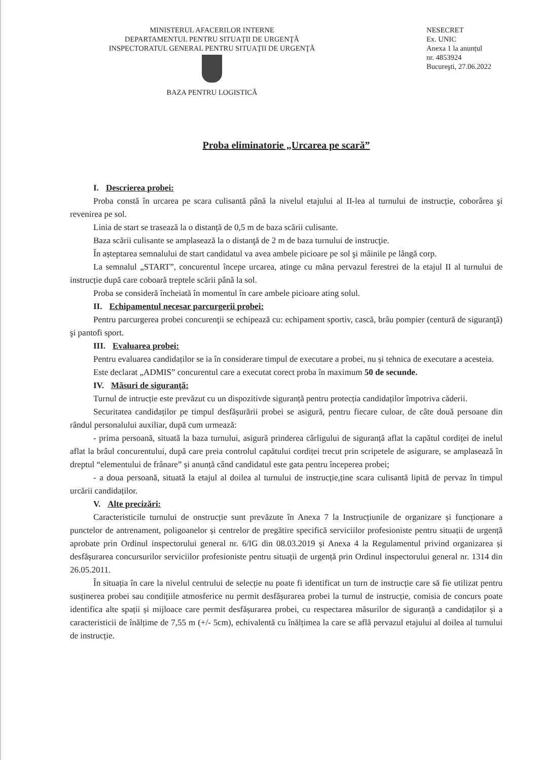MINISTERUL AFACERILOR INTERNE
DEPARTAMENTUL PENTRU SITUAŢII DE URGENŢĂ
INSPECTORATUL GENERAL PENTRU SITUAŢII DE URGENŢĂ
BAZA PENTRU LOGISTICĂ
NESECRET
Ex. UNIC
Anexa 1 la anunțul
nr. 4853924
Bucureşti, 27.06.2022
Proba eliminatorie „Urcarea pe scară”
I. Descrierea probei:
Proba constă în urcarea pe scara culisantă până la nivelul etajului al II-lea al turnului de instrucție, coborârea şi revenirea pe sol.
Linia de start se trasează la o distanță de 0,5 m de baza scării culisante.
Baza scării culisante se amplasează la o distanţă de 2 m de baza turnului de instrucţie.
În așteptarea semnalului de start candidatul va avea ambele picioare pe sol şi mâinile pe lângă corp.
La semnalul „START”, concurentul începe urcarea, atinge cu mâna pervazul ferestrei de la etajul II al turnului de instrucție după care coboară treptele scării până la sol.
Proba se consideră încheiată în momentul în care ambele picioare ating solul.
II. Echipamentul necesar parcurgerii probei:
Pentru parcurgerea probei concurenţii se echipează cu: echipament sportiv, cască, brâu pompier (centură de siguranţă) şi pantofi sport.
III. Evaluarea probei:
Pentru evaluarea candidaților se ia în considerare timpul de executare a probei, nu și tehnica de executare a acesteia.
Este declarat „ADMIS” concurentul care a executat corect proba în maximum 50 de secunde.
IV. Măsuri de siguranță:
Turnul de intrucție este prevăzut cu un dispozitivde siguranță pentru protecția candidaților împotriva căderii.
Securitatea candidaților pe timpul desfășurării probei se asigură, pentru fiecare culoar, de câte două persoane din rândul personalului auxiliar, după cum urmează:
- prima persoană, situată la baza turnului, asigură prinderea cârligului de siguranță aflat la capătul cordiței de inelul aflat la brâul concurentului, după care preia controlul capătului cordiței trecut prin scripetele de asigurare, se amplasează în dreptul “elementului de frânare” și anunță când candidatul este gata pentru începerea probei;
- a doua persoană, situată la etajul al doilea al turnului de instrucție,ține scara culisantă lipită de pervaz în timpul urcării candidaților.
V. Alte precizări:
Caracteristicile turnului de onstrucție sunt prevăzute în Anexa 7 la Instrucțiunile de organizare și funcționare a punctelor de antrenament, poligoanelor și centrelor de pregătire specifică serviciilor profesioniste pentru situații de urgență aprobate prin Ordinul inspectorului general nr. 6/IG din 08.03.2019 și Anexa 4 la Regulamentul privind organizarea și desfășurarea concursurilor serviciilor profesioniste pentru situații de urgență prin Ordinul inspectorului general nr. 1314 din 26.05.2011.
În situația în care la nivelul centrului de selecție nu poate fi identificat un turn de instrucție care să fie utilizat pentru susținerea probei sau condițiile atmosferice nu permit desfășurarea probei la turnul de instrucție, comisia de concurs poate identifica alte spații și mijloace care permit desfășurarea probei, cu respectarea măsurilor de siguranță a candidaților și a caracteristicii de înălțime de 7,55 m (+/- 5cm), echivalentă cu înălțimea la care se află pervazul etajului al doilea al turnului de instrucție.